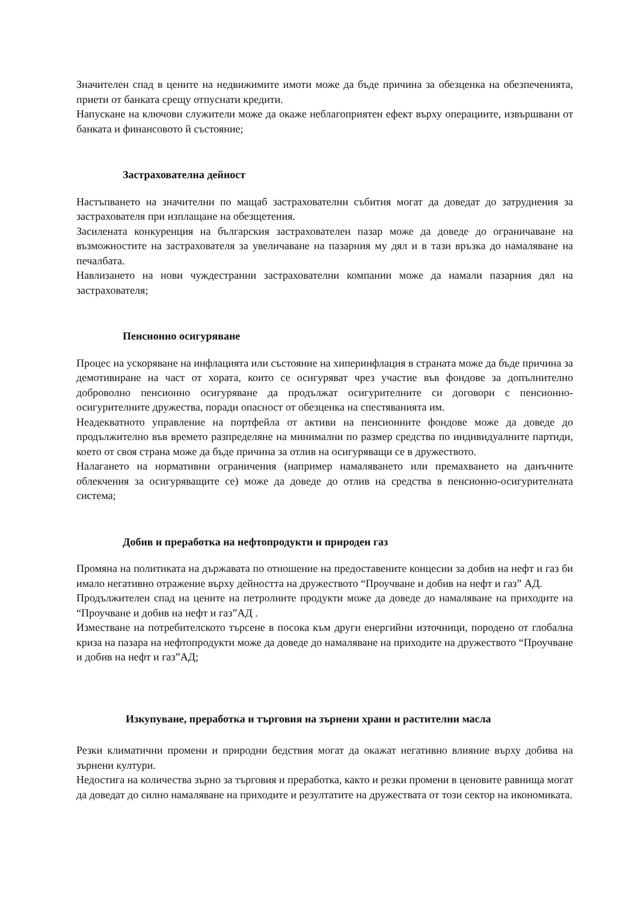Значителен спад в цените на недвижимите имоти може да бъде причина за обезценка на обезпеченията, приети от банката срещу отпуснати кредити.
Напускане на ключови служители може да окаже неблагоприятен ефект върху операциите, извършвани от банката и финансовото й състояние;
Застрахователна дейност
Настъпването на значителни по мащаб застрахователни събития могат да доведат до затруднения за застрахователя при изплащане на обезщетения.
Засилената конкуренция на българския застрахователен пазар може да доведе до ограничаване на възможностите на застрахователя за увеличаване на пазарния му дял и в тази връзка до намаляване на печалбата.
Навлизането на нови чуждестранни застрахователни компании може да намали пазарния дял на застрахователя;
Пенсионно осигуряване
Процес на ускоряване на инфлацията или състояние на хиперинфлация в страната може да бъде причина за демотивиране на част от хората, които се осигуряват чрез участие във фондове за допълнително доброволно пенсионно осигуряване да продължат осигурителните си договори с пенсионно-осигурителните дружества, поради опасност от обезценка на спестяванията им.
Неадекватното управление на портфейла от активи на пенсионните фондове може да доведе до продължително във времето разпределяне на минимални по размер средства по индивидуалните партиди, което от своя страна може да бъде причина за отлив на осигуряващи се в дружеството.
Налагането на нормативни ограничения (например намаляването или премахването на данъчните облекчения за осигуряващите се) може да доведе до отлив на средства в пенсионно-осигурителната система;
Добив и преработка на нефтопродукти и природен газ
Промяна на политиката на държавата по отношение на предоставените концесии за добив на нефт и газ би имало негативно отражение върху дейността на дружеството “Проучване и добив на нефт и газ” АД.
Продължителен спад на цените на петролните продукти може да доведе до намаляване на приходите на “Проучване и добив на нефт и газ”АД .
Изместване на потребителското търсене в посока към други енергийни източници, породено от глобална криза на пазара на нефтопродукти може да доведе до намаляване на приходите на дружеството “Проучване и добив на нефт и газ”АД;
Изкупуване, преработка и търговия на зърнени храни и растителни масла
Резки климатични промени и природни бедствия могат да окажат негативно влияние върху добива на зърнени култури.
Недостига на количества зърно за търговия и преработка, както и резки промени в ценовите равнища могат да доведат до силно намаляване на приходите и резултатите на дружествата от този сектор на икономиката.